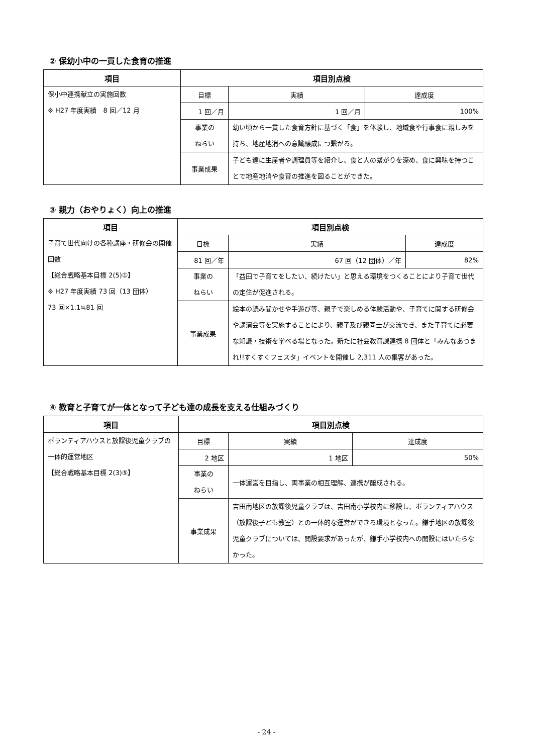② 保幼小中の一貫した食育の推進
| 項目 | 項目別点検 | | | |
| --- | --- | --- | --- | --- |
| 保小中連携献立の実施回数 ※ H27 年度実績 8 回／12 月 | 目標 | | 実績 | 達成度 |
| | 1 回／月 | | 1 回／月 | 100% |
| | 事業の ねらい | 幼い頃から一貫した食育方針に基づく「食」を体験し、地域食や行事食に親しみを持ち、地産地消への意識醸成につ繋がる。 | | |
| | 事業成果 | 子ども達に生産者や調理員等を紹介し、食と人の繋がりを深め、食に興味を持つことで地産地消や食育の推進を図ることができた。 | | |
③ 親力（おやりょく）向上の推進
| 項目 | 項目別点検 | | | |
| --- | --- | --- | --- | --- |
| 子育て世代向けの各種講座・研修会の開催回数 【総合戦略基本目標 2(5)①】 ※ H27 年度実績 73 回（13 団体） 73 回×1.1≒81 回 | 目標 | | 実績 | 達成度 |
| | 81 回／年 | | 67 回（12 団体）／年 | 82% |
| | 事業の ねらい | 「益田で子育てをしたい、続けたい」と思える環境をつくることにより子育て世代の定住が促進される。 | | |
| | 事業成果 | 絵本の読み聞かせや手遊び等、親子で楽しめる体験活動や、子育てに関する研修会や講演会等を実施することにより、親子及び親同士が交流でき、また子育てに必要な知識・技術を学べる場となった。新たに社会教育課連携 8 団体と「みんなあつまれ!!すくすくフェスタ」イベントを開催し 2,311 人の集客があった。 | | |
④ 教育と子育てが一体となって子ども達の成長を支える仕組みづくり
| 項目 | 項目別点検 | | | |
| --- | --- | --- | --- | --- |
| ボランティアハウスと放課後児童クラブの一体的運営地区 【総合戦略基本目標 2(3)⑤】 | 目標 | | 実績 | 達成度 |
| | 2 地区 | | 1 地区 | 50% |
| | 事業の ねらい | 一体運営を目指し、両事業の相互理解、連携が醸成される。 | | |
| | 事業成果 | 吉田南地区の放課後児童クラブは、吉田南小学校内に移設し、ボランティアハウス（放課後子ども教室）との一体的な運営ができる環境となった。鎌手地区の放課後児童クラブについては、開設要求があったが、鎌手小学校内への開設にはいたらなかった。 | | |
- 24 -